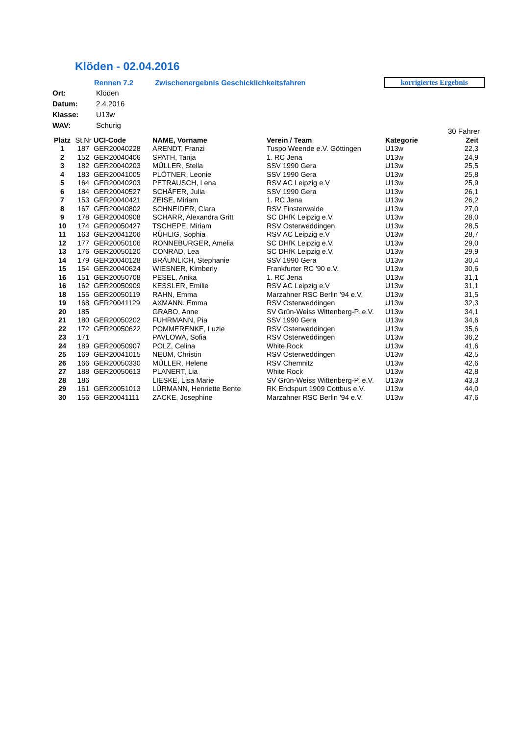Klöden - 02.04.2016
Rennen 7.2 Zwischenergebnis Geschicklichkeitsfahren
korrigiertes Ergebnis
| Ort: | Klöden |
| Datum: | 2.4.2016 |
| Klasse: | U13w |
| WAV: | Schurig |
30 Fahrer
| Platz | St.Nr | UCI-Code | NAME, Vorname | Verein / Team | Kategorie | Zeit |
| --- | --- | --- | --- | --- | --- | --- |
| 1 | 187 | GER20040228 | ARENDT, Franzi | Tuspo Weende e.V. Göttingen | U13w | 22,3 |
| 2 | 152 | GER20040406 | SPATH, Tanja | 1. RC Jena | U13w | 24,9 |
| 3 | 182 | GER20040203 | MÜLLER, Stella | SSV 1990 Gera | U13w | 25,5 |
| 4 | 183 | GER20041005 | PLÖTNER, Leonie | SSV 1990 Gera | U13w | 25,8 |
| 5 | 164 | GER20040203 | PETRAUSCH, Lena | RSV AC Leipzig e.V | U13w | 25,9 |
| 6 | 184 | GER20040527 | SCHÄFER, Julia | SSV 1990 Gera | U13w | 26,1 |
| 7 | 153 | GER20040421 | ZEISE, Miriam | 1. RC Jena | U13w | 26,2 |
| 8 | 167 | GER20040802 | SCHNEIDER, Clara | RSV Finsterwalde | U13w | 27,0 |
| 9 | 178 | GER20040908 | SCHARR, Alexandra Gritt | SC DHfK Leipzig e.V. | U13w | 28,0 |
| 10 | 174 | GER20050427 | TSCHEPE, Miriam | RSV Osterweddingen | U13w | 28,5 |
| 11 | 163 | GER20041206 | RÜHLIG, Sophia | RSV AC Leipzig e.V | U13w | 28,7 |
| 12 | 177 | GER20050106 | RONNEBURGER, Amelia | SC DHfK Leipzig e.V. | U13w | 29,0 |
| 13 | 176 | GER20050120 | CONRAD, Lea | SC DHfK Leipzig e.V. | U13w | 29,9 |
| 14 | 179 | GER20040128 | BRÄUNLICH, Stephanie | SSV 1990 Gera | U13w | 30,4 |
| 15 | 154 | GER20040624 | WIESNER, Kimberly | Frankfurter RC '90 e.V. | U13w | 30,6 |
| 16 | 151 | GER20050708 | PESEL, Anika | 1. RC Jena | U13w | 31,1 |
| 16 | 162 | GER20050909 | KESSLER, Emilie | RSV AC Leipzig e.V | U13w | 31,1 |
| 18 | 155 | GER20050119 | RAHN, Emma | Marzahner RSC Berlin '94 e.V. | U13w | 31,5 |
| 19 | 168 | GER20041129 | AXMANN, Emma | RSV Osterweddingen | U13w | 32,3 |
| 20 | 185 | | GRABO, Anne | SV Grün-Weiss Wittenberg-P. e.V. | U13w | 34,1 |
| 21 | 180 | GER20050202 | FUHRMANN, Pia | SSV 1990 Gera | U13w | 34,6 |
| 22 | 172 | GER20050622 | POMMERENKE, Luzie | RSV Osterweddingen | U13w | 35,6 |
| 23 | 171 | | PAVLOWA, Sofia | RSV Osterweddingen | U13w | 36,2 |
| 24 | 189 | GER20050907 | POLZ, Celina | White Rock | U13w | 41,6 |
| 25 | 169 | GER20041015 | NEUM, Christin | RSV Osterweddingen | U13w | 42,5 |
| 26 | 166 | GER20050330 | MÜLLER, Helene | RSV Chemnitz | U13w | 42,6 |
| 27 | 188 | GER20050613 | PLANERT, Lia | White Rock | U13w | 42,8 |
| 28 | 186 | | LIESKE, Lisa Marie | SV Grün-Weiss Wittenberg-P. e.V. | U13w | 43,3 |
| 29 | 161 | GER20051013 | LÜRMANN, Henriette Bente | RK Endspurt 1909 Cottbus e.V. | U13w | 44,0 |
| 30 | 156 | GER20041111 | ZACKE, Josephine | Marzahner RSC Berlin '94 e.V. | U13w | 47,6 |